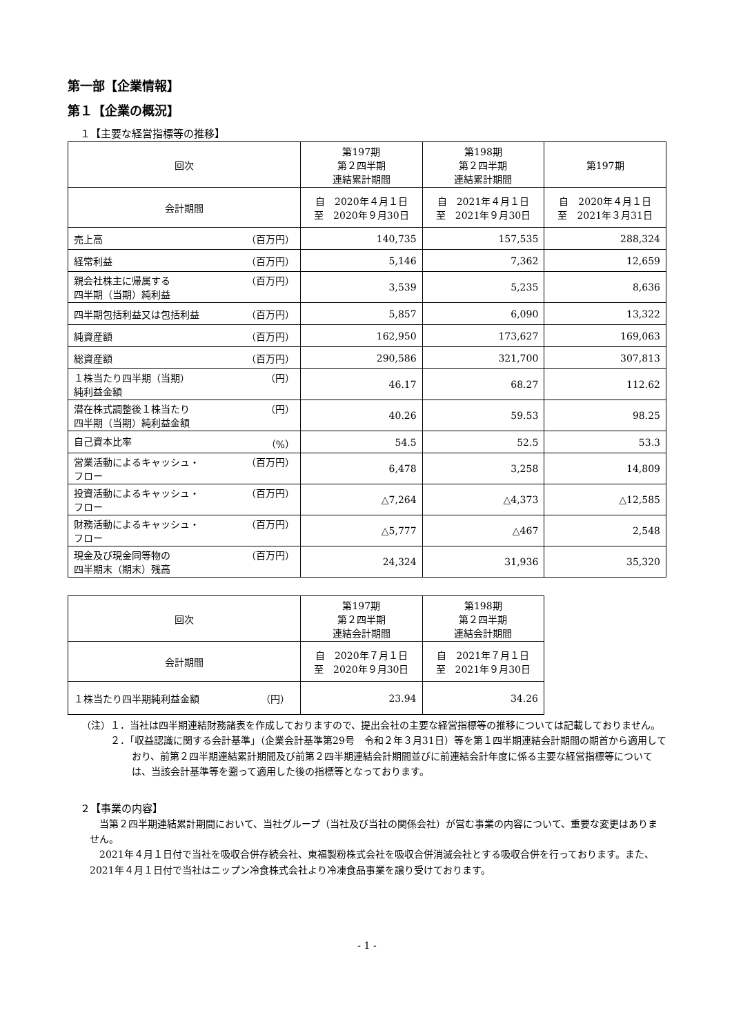第一部【企業情報】
第１【企業の概況】
１【主要な経営指標等の推移】
| 回次 | 第197期 第２四半期 連結累計期間 | 第198期 第２四半期 連結累計期間 | 第197期 |
| --- | --- | --- | --- |
| 会計期間 | 自 2020年４月１日 至 2020年９月30日 | 自 2021年４月１日 至 2021年９月30日 | 自 2020年４月１日 至 2021年３月31日 |
| 売上高 （百万円） | 140,735 | 157,535 | 288,324 |
| 経常利益 （百万円） | 5,146 | 7,362 | 12,659 |
| 親会社株主に帰属する 四半期（当期）純利益 （百万円） | 3,539 | 5,235 | 8,636 |
| 四半期包括利益又は包括利益 （百万円） | 5,857 | 6,090 | 13,322 |
| 純資産額 （百万円） | 162,950 | 173,627 | 169,063 |
| 総資産額 （百万円） | 290,586 | 321,700 | 307,813 |
| １株当たり四半期（当期） 純利益金額 （円） | 46.17 | 68.27 | 112.62 |
| 潜在株式調整後１株当たり 四半期（当期）純利益金額 （円） | 40.26 | 59.53 | 98.25 |
| 自己資本比率 （%） | 54.5 | 52.5 | 53.3 |
| 営業活動によるキャッシュ・ フロー （百万円） | 6,478 | 3,258 | 14,809 |
| 投資活動によるキャッシュ・ フロー （百万円） | △7,264 | △4,373 | △12,585 |
| 財務活動によるキャッシュ・ フロー （百万円） | △5,777 | △467 | 2,548 |
| 現金及び現金同等物の 四半期末（期末）残高 （百万円） | 24,324 | 31,936 | 35,320 |
| 回次 | 第197期 第２四半期 連結会計期間 | 第198期 第２四半期 連結会計期間 |
| --- | --- | --- |
| 会計期間 | 自 2020年７月１日 至 2020年９月30日 | 自 2021年７月１日 至 2021年９月30日 |
| １株当たり四半期純利益金額 （円） | 23.94 | 34.26 |
（注）１．当社は四半期連結財務諸表を作成しておりますので、提出会社の主要な経営指標等の推移については記載しておりません。
　　　２．「収益認識に関する会計基準」（企業会計基準第29号　令和２年３月31日）等を第１四半期連結会計期間の期首から適用しており、前第２四半期連結累計期間及び前第２四半期連結会計期間並びに前連結会計年度に係る主要な経営指標等については、当該会計基準等を遡って適用した後の指標等となっております。
２【事業の内容】
当第２四半期連結累計期間において、当社グループ（当社及び当社の関係会社）が営む事業の内容について、重要な変更はありません。
2021年４月１日付で当社を吸収合併存続会社、東福製粉株式会社を吸収合併消滅会社とする吸収合併を行っております。また、2021年４月１日付で当社はニップン冷食株式会社より冷凍食品事業を譲り受けております。
- 1 -